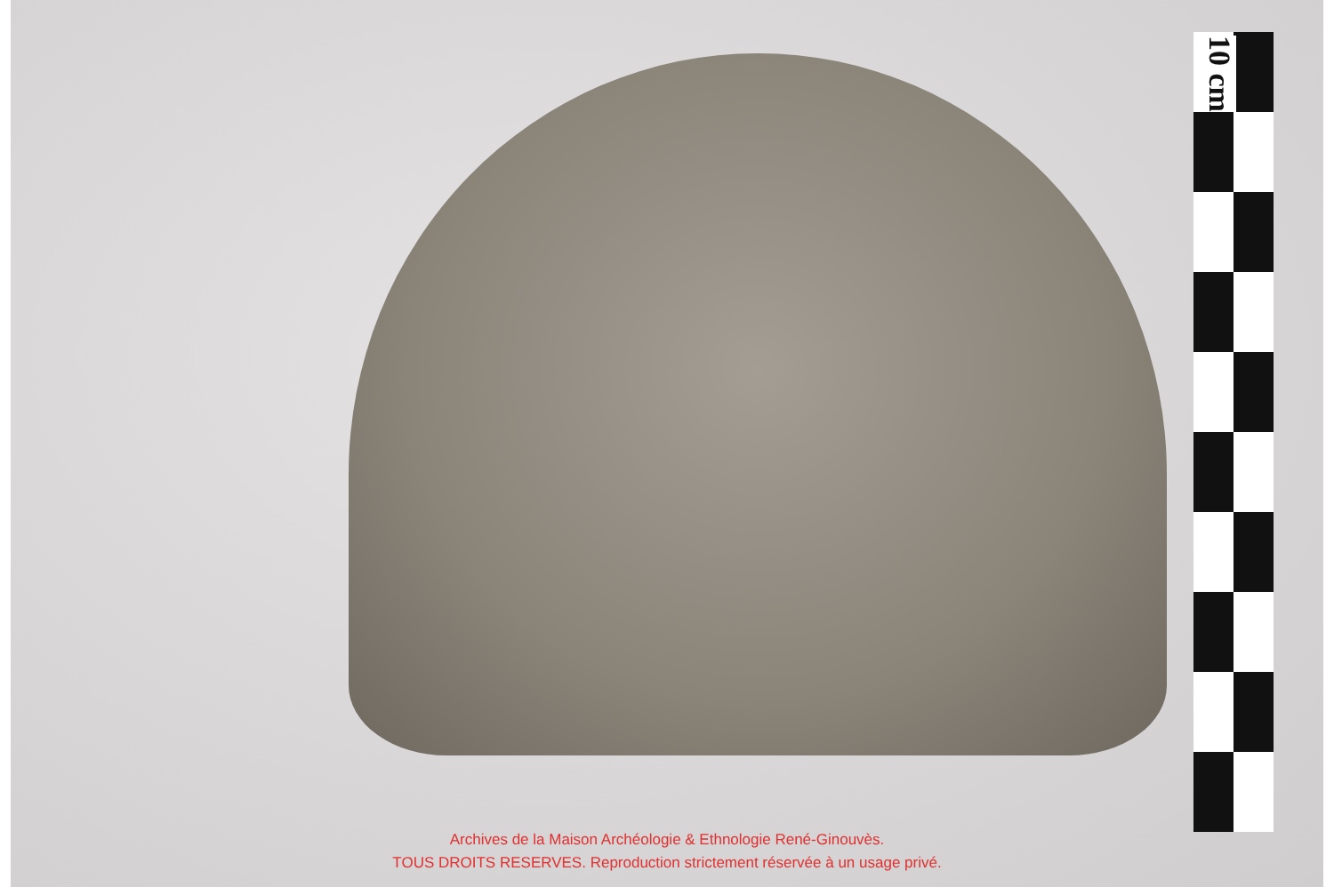10 cm
Archives de la Maison Archéologie & Ethnologie René-Ginouvès.
TOUS DROITS RESERVES. Reproduction strictement réservée à un usage privé.